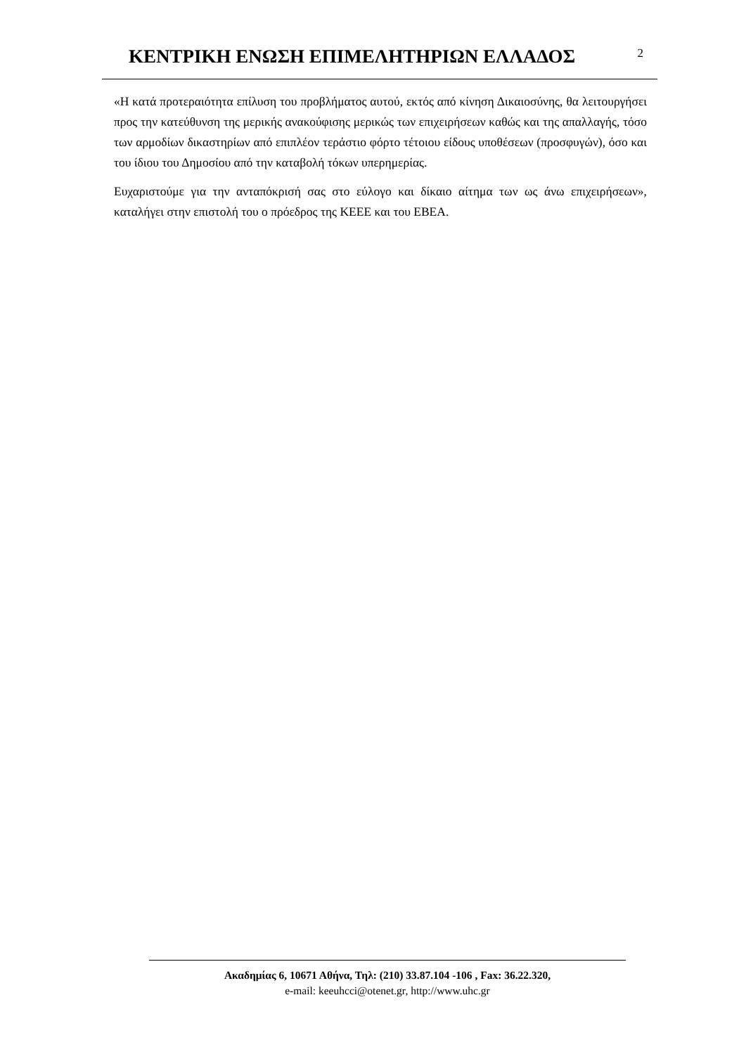ΚΕΝΤΡΙΚΗ ΕΝΩΣΗ ΕΠΙΜΕΛΗΤΗΡΙΩΝ ΕΛΛΑΔΟΣ
2
«Η κατά προτεραιότητα επίλυση του προβλήματος αυτού, εκτός από κίνηση Δικαιοσύνης, θα λειτουργήσει προς την κατεύθυνση της μερικής ανακούφισης μερικώς των επιχειρήσεων καθώς και της απαλλαγής, τόσο των αρμοδίων δικαστηρίων από επιπλέον τεράστιο φόρτο τέτοιου είδους υποθέσεων (προσφυγών), όσο και του ίδιου του Δημοσίου από την καταβολή τόκων υπερημερίας.
Ευχαριστούμε για την ανταπόκρισή σας στο εύλογο και δίκαιο αίτημα των ως άνω επιχειρήσεων», καταλήγει στην επιστολή του ο πρόεδρος της ΚΕΕΕ και του ΕΒΕΑ.
Ακαδημίας 6, 10671 Αθήνα, Τηλ: (210) 33.87.104 -106 , Fax: 36.22.320,
e-mail: keeuhcci@otenet.gr, http://www.uhc.gr